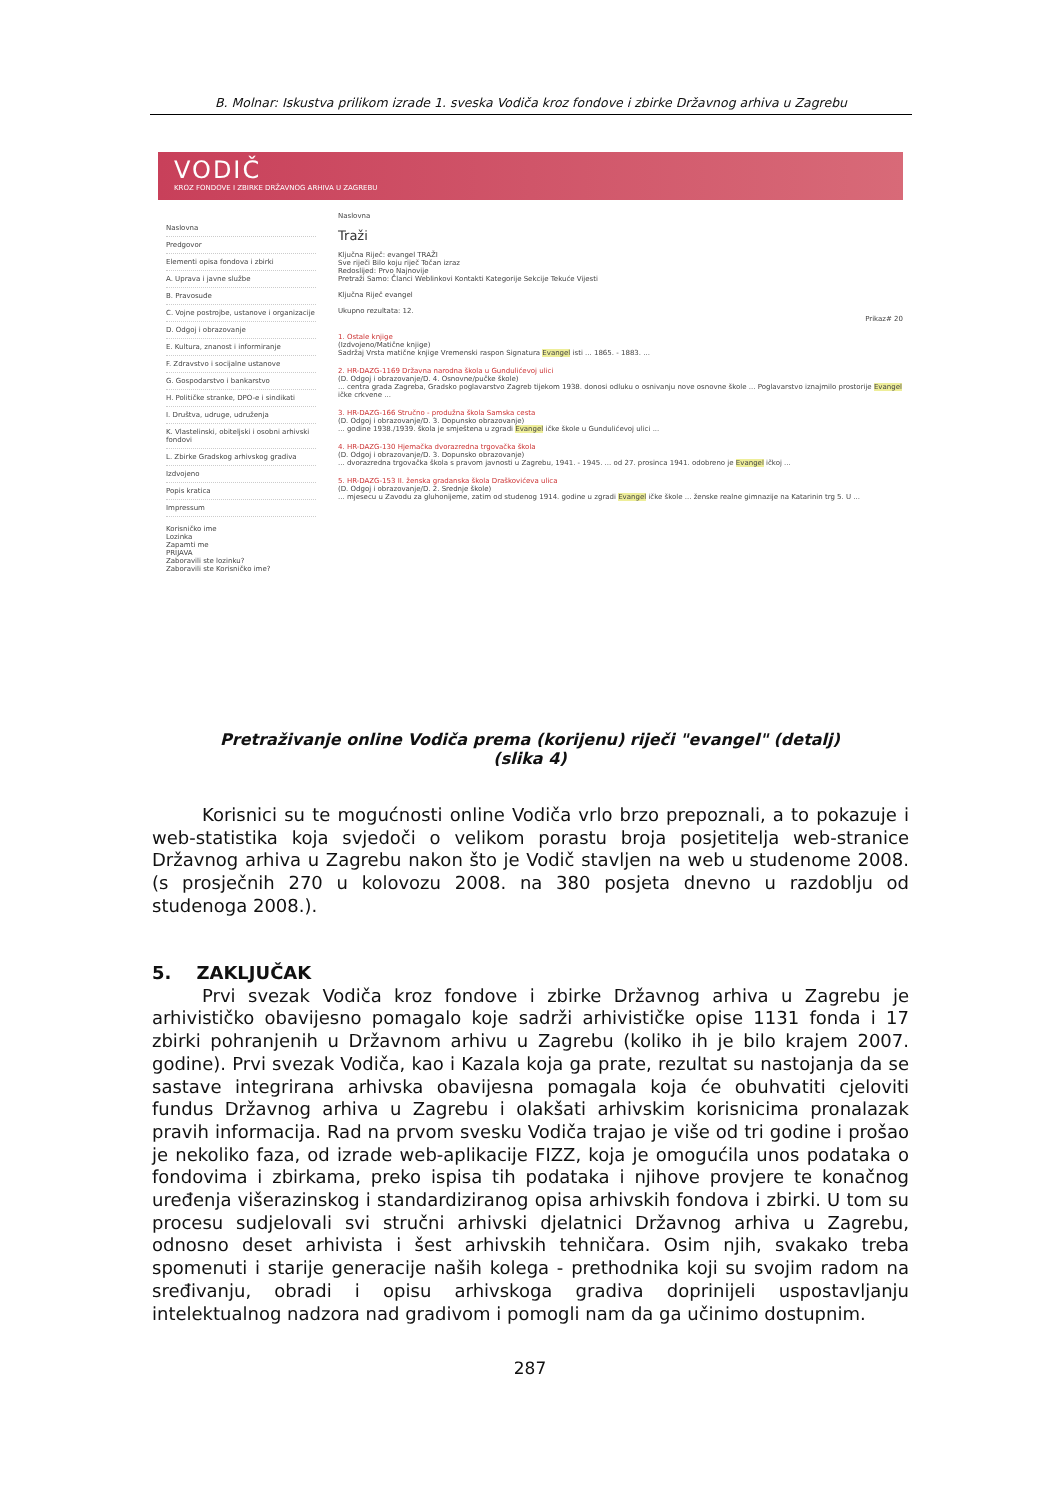B. Molnar: Iskustva prilikom izrade 1. sveska Vodiča kroz fondove i zbirke Državnog arhiva u Zagrebu
VODIČ
KROZ FONDOVE I ZBIRKE DRŽAVNOG ARHIVA U ZAGREBU
Naslovna
Predgovor
Elementi opisa fondova i zbirki
A. Uprava i javne službe
B. Pravosuđe
C. Vojne postrojbe, ustanove i organizacije
D. Odgoj i obrazovanje
E. Kultura, znanost i informiranje
F. Zdravstvo i socijalne ustanove
G. Gospodarstvo i bankarstvo
H. Političke stranke, DPO-e i sindikati
I. Društva, udruge, udruženja
K. Vlastelinski, obiteljski i osobni arhivski fondovi
L. Zbirke Gradskog arhivskog gradiva
Izdvojeno
Popis kratica
Impressum
Korisničko ime
Lozinka
Zapamti me
PRIJAVA
Zaboravili ste lozinku?
Zaboravili ste Korisničko ime?
Naslovna
Traži
Ključna Riječ: evangel TRAŽI
Sve riječi Bilo koju riječ Točan izraz
Redoslijed: Prvo Najnovije
Pretraži Samo: Članci Weblinkovi Kontakti Kategorije Sekcije Tekuće Vijesti
Ključna Riječ evangel
Ukupno rezultata: 12.
Prikaz# 20
1. Ostale knjige
(Izdvojeno/Matične knjige)
Sadržaj Vrsta matične knjige Vremenski raspon Signatura Evangel isti ... 1865. - 1883. ...
2. HR-DAZG-1169 Državna narodna škola u Gundulićevoj ulici
(D. Odgoj i obrazovanje/D. 4. Osnovne/pučke škole)
... centra grada Zagreba, Gradsko poglavarstvo Zagreb tijekom 1938. donosi odluku o osnivanju nove osnovne škole ... Poglavarstvo iznajmilo prostorije Evangel ičke crkvene ...
3. HR-DAZG-166 Stručno - produžna škola Samska cesta
(D. Odgoj i obrazovanje/D. 3. Dopunsko obrazovanje)
... godine 1938./1939. škola je smještena u zgradi Evangel ičke škole u Gundulićevoj ulici ...
4. HR-DAZG-130 Hjemačka dvorazredna trgovačka škola
(D. Odgoj i obrazovanje/D. 3. Dopunsko obrazovanje)
... dvorazredna trgovačka škola s pravom javnosti u Zagrebu, 1941. - 1945. ... od 27. prosinca 1941. odobreno je Evangel ičkoj ...
5. HR-DAZG-153 II. ženska gradanska škola Draškovićeva ulica
(D. Odgoj i obrazovanje/D. 2. Srednje škole)
... mjesecu u Zavodu za gluhonijeme, zatim od studenog 1914. godine u zgradi Evangel ičke škole ... ženske realne gimnazije na Katarinin trg 5. U ...
Pretraživanje online Vodiča prema (korijenu) riječi "evangel" (detalj)
(slika 4)
Korisnici su te mogućnosti online Vodiča vrlo brzo prepoznali, a to pokazuje i web-statistika koja svjedoči o velikom porastu broja posjetitelja web-stranice Državnog arhiva u Zagrebu nakon što je Vodič stavljen na web u studenome 2008. (s prosječnih 270 u kolovozu 2008. na 380 posjeta dnevno u razdoblju od studenoga 2008.).
5. ZAKLJUČAK
Prvi svezak Vodiča kroz fondove i zbirke Državnog arhiva u Zagrebu je arhivističko obavijesno pomagalo koje sadrži arhivističke opise 1131 fonda i 17 zbirki pohranjenih u Državnom arhivu u Zagrebu (koliko ih je bilo krajem 2007. godine). Prvi svezak Vodiča, kao i Kazala koja ga prate, rezultat su nastojanja da se sastave integrirana arhivska obavijesna pomagala koja će obuhvatiti cjeloviti fundus Državnog arhiva u Zagrebu i olakšati arhivskim korisnicima pronalazak pravih informacija. Rad na prvom svesku Vodiča trajao je više od tri godine i prošao je nekoliko faza, od izrade web-aplikacije FIZZ, koja je omogućila unos podataka o fondovima i zbirkama, preko ispisa tih podataka i njihove provjere te konačnog uređenja višerazinskog i standardiziranog opisa arhivskih fondova i zbirki. U tom su procesu sudjelovali svi stručni arhivski djelatnici Državnog arhiva u Zagrebu, odnosno deset arhivista i šest arhivskih tehničara. Osim njih, svakako treba spomenuti i starije generacije naših kolega - prethodnika koji su svojim radom na sređivanju, obradi i opisu arhivskoga gradiva doprinijeli uspostavljanju intelektualnog nadzora nad gradivom i pomogli nam da ga učinimo dostupnim.
287